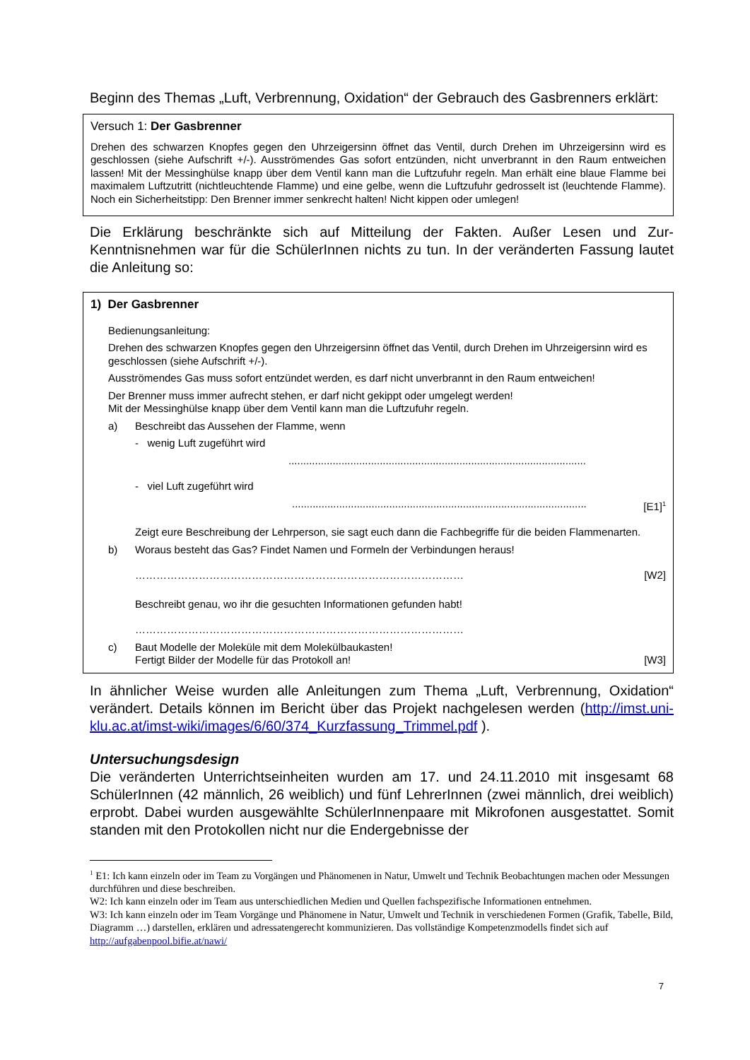Beginn des Themas „Luft, Verbrennung, Oxidation“ der Gebrauch des Gasbrenners erklärt:
Versuch 1: Der Gasbrenner
Drehen des schwarzen Knopfes gegen den Uhrzeigersinn öffnet das Ventil, durch Drehen im Uhrzeigersinn wird es geschlossen (siehe Aufschrift +/-). Ausströmendes Gas sofort entzünden, nicht unverbrannt in den Raum entweichen lassen! Mit der Messinghülse knapp über dem Ventil kann man die Luftzufuhr regeln. Man erhält eine blaue Flamme bei maximalem Luftzutritt (nichtleuchtende Flamme) und eine gelbe, wenn die Luftzufuhr gedrosselt ist (leuchtende Flamme). Noch ein Sicherheitstipp: Den Brenner immer senkrecht halten! Nicht kippen oder umlegen!
Die Erklärung beschränkte sich auf Mitteilung der Fakten. Außer Lesen und Zur-Kenntnisnehmen war für die SchülerInnen nichts zu tun. In der veränderten Fassung lautet die Anleitung so:
1) Der Gasbrenner
Bedienungsanleitung:
Drehen des schwarzen Knopfes gegen den Uhrzeigersinn öffnet das Ventil, durch Drehen im Uhrzeigersinn wird es geschlossen (siehe Aufschrift +/-).
Ausströmendes Gas muss sofort entzündet werden, es darf nicht unverbrannt in den Raum entweichen!
Der Brenner muss immer aufrecht stehen, er darf nicht gekippt oder umgelegt werden!
Mit der Messinghülse knapp über dem Ventil kann man die Luftzufuhr regeln.
a) Beschreibt das Aussehen der Flamme, wenn
- wenig Luft zugeführt wird
.....................................................................................................
- viel Luft zugeführt wird
.................................................................................................... [E1]<sup>1</sup>
Zeigt eure Beschreibung der Lehrperson, sie sagt euch dann die Fachbegriffe für die beiden Flammenarten.
b) Woraus besteht das Gas? Findet Namen und Formeln der Verbindungen heraus!
………………………………………………………………………………… [W2]
Beschreibt genau, wo ihr die gesuchten Informationen gefunden habt!
…………………………………………………………………………………
c) Baut Modelle der Moleküle mit dem Molekülbaukasten!
Fertigt Bilder der Modelle für das Protokoll an! [W3]
In ähnlicher Weise wurden alle Anleitungen zum Thema „Luft, Verbrennung, Oxidation“ verändert. Details können im Bericht über das Projekt nachgelesen werden (http://imst.uni-klu.ac.at/imst-wiki/images/6/60/374_Kurzfassung_Trimmel.pdf ).
Untersuchungsdesign
Die veränderten Unterrichtseinheiten wurden am 17. und 24.11.2010 mit insgesamt 68 SchülerInnen (42 männlich, 26 weiblich) und fünf LehrerInnen (zwei männlich, drei weiblich) erprobt. Dabei wurden ausgewählte SchülerInnenpaare mit Mikrofonen ausgestattet. Somit standen mit den Protokollen nicht nur die Endergebnisse der
<sup>1</sup> E1: Ich kann einzeln oder im Team zu Vorgängen und Phänomenen in Natur, Umwelt und Technik Beobachtungen machen oder Messungen durchführen und diese beschreiben.
W2: Ich kann einzeln oder im Team aus unterschiedlichen Medien und Quellen fachspezifische Informationen entnehmen.
W3: Ich kann einzeln oder im Team Vorgänge und Phänomene in Natur, Umwelt und Technik in verschiedenen Formen (Grafik, Tabelle, Bild, Diagramm …) darstellen, erklären und adressatengerecht kommunizieren. Das vollständige Kompetenzmodells findet sich auf http://aufgabenpool.bifie.at/nawi/
7